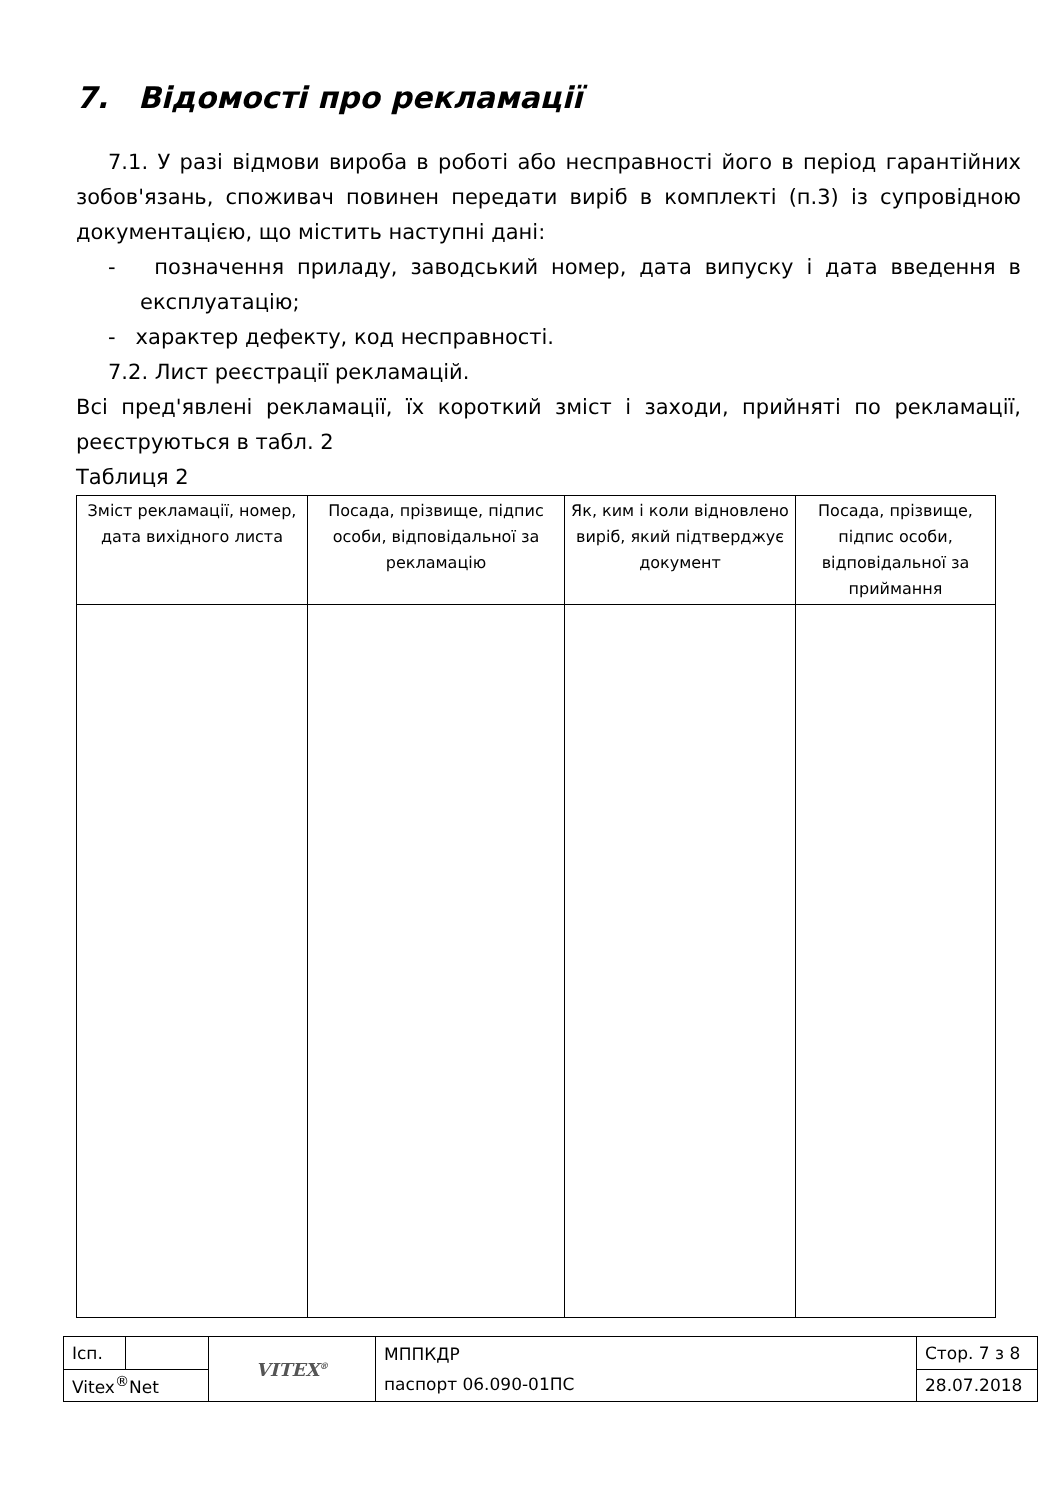7. Відомості про рекламації
7.1. У разі відмови вироба в роботі або несправності його в період гарантійних зобов'язань, споживач повинен передати виріб в комплекті (п.3) із супровідною документацією, що містить наступні дані:
- позначення приладу, заводський номер, дата випуску і дата введення в експлуатацію;
- характер дефекту, код несправності.
7.2. Лист реєстрації рекламацій.
Всі пред'явлені рекламації, їх короткий зміст і заходи, прийняті по рекламації, реєструються в табл. 2
Таблиця 2
| Зміст рекламації, номер, дата вихідного листа | Посада, прізвище, підпис особи, відповідальної за рекламацію | Як, ким і коли відновлено виріб, який підтверджує документ | Посада, прізвище, підпис особи, відповідальної за приймання |
| --- | --- | --- | --- |
| Ісп. | | VITEX<sup>®</sup> | МППКДР паспорт 06.090-01ПС | Стор. 7 з 8 |
| Vitex<sup>®</sup>Net | | | | 28.07.2018 |